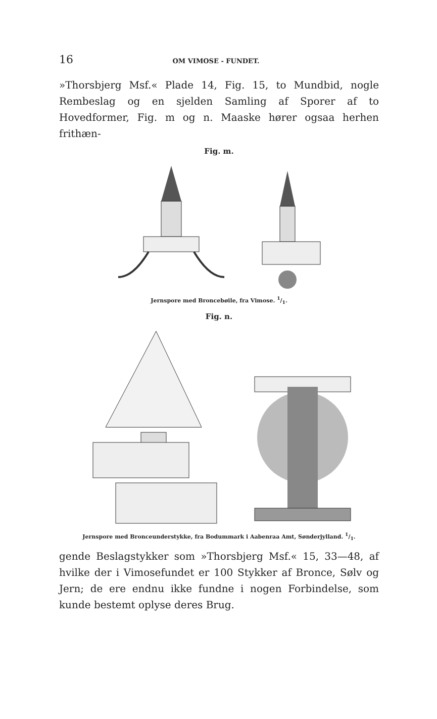16 OM VIMOSE - FUNDET.
»Thorsbjerg Msf.« Plade 14, Fig. 15, to Mundbid, nogle Rembeslag og en sjelden Samling af Sporer af to Hovedformer, Fig. m og n. Maaske hører ogsaa herhen frithæn-
Fig. m.
Jernspore med Broncebøile, fra Vimose. 1/1.
Fig. n.
Jernspore med Bronceunderstykke, fra Bodummark i Aabenraa Amt, Sønderjylland. 1/1.
gende Beslagstykker som »Thorsbjerg Msf.« 15, 33—48, af hvilke der i Vimosefundet er 100 Stykker af Bronce, Sølv og Jern; de ere endnu ikke fundne i nogen Forbindelse, som kunde bestemt oplyse deres Brug.